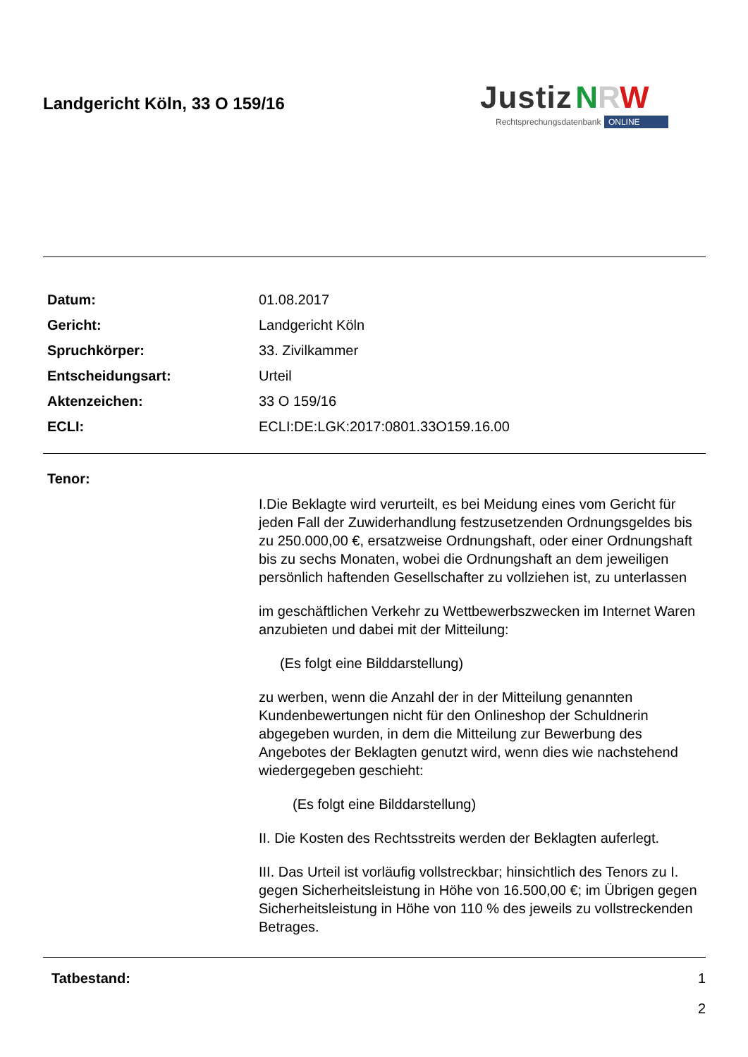Landgericht Köln, 33 O 159/16
Justiz NRW
Rechtsprechungsdatenbank ONLINE
Datum: 01.08.2017
Gericht: Landgericht Köln
Spruchkörper: 33. Zivilkammer
Entscheidungsart: Urteil
Aktenzeichen: 33 O 159/16
ECLI: ECLI:DE:LGK:2017:0801.33O159.16.00
Tenor:
I.Die Beklagte wird verurteilt, es bei Meidung eines vom Gericht für jeden Fall der Zuwiderhandlung festzusetzenden Ordnungsgeldes bis zu 250.000,00 €, ersatzweise Ordnungshaft, oder einer Ordnungshaft bis zu sechs Monaten, wobei die Ordnungshaft an dem jeweiligen persönlich haftenden Gesellschafter zu vollziehen ist, zu unterlassen
im geschäftlichen Verkehr zu Wettbewerbszwecken im Internet Waren anzubieten und dabei mit der Mitteilung:
(Es folgt eine Bilddarstellung)
zu werben, wenn die Anzahl der in der Mitteilung genannten Kundenbewertungen nicht für den Onlineshop der Schuldnerin abgegeben wurden, in dem die Mitteilung zur Bewerbung des Angebotes der Beklagten genutzt wird, wenn dies wie nachstehend wiedergegeben geschieht:
(Es folgt eine Bilddarstellung)
II. Die Kosten des Rechtsstreits werden der Beklagten auferlegt.
III. Das Urteil ist vorläufig vollstreckbar; hinsichtlich des Tenors zu I. gegen Sicherheitsleistung in Höhe von 16.500,00 €; im Übrigen gegen Sicherheitsleistung in Höhe von 110 % des jeweils zu vollstreckenden Betrages.
Tatbestand: 1
2